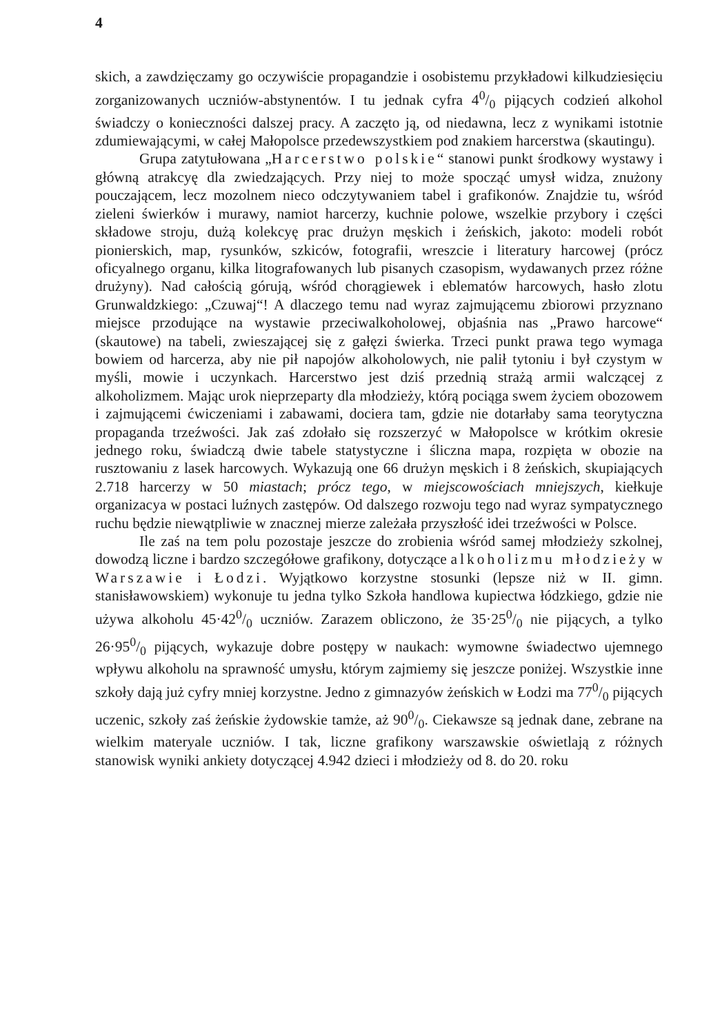4
skich, a zawdzięczamy go oczywiście propagandzie i osobistemu przykładowi kilkudziesięciu zorganizowanych uczniów-abstynentów. I tu jednak cyfra 40/0 pijących codzień alkohol świadczy o konieczności dalszej pracy. A zaczęto ją, od niedawna, lecz z wynikami istotnie zdumiewającymi, w całej Małopolsce przedewszystkiem pod znakiem harcerstwa (skautingu).
Grupa zatytułowana „Harcerstwo polskie“ stanowi punkt środkowy wystawy i główną atrakcyę dla zwiedzających. Przy niej to może spocząć umysł widza, znużony pouczającem, lecz mozolnem nieco odczytywaniem tabel i grafikonów. Znajdzie tu, wśród zieleni świerków i murawy, namiot harcerzy, kuchnie polowe, wszelkie przybory i części składowe stroju, dużą kolekcyę prac drużyn męskich i żeńskich, jakoto: modeli robót pionierskich, map, rysunków, szkiców, fotografii, wreszcie i literatury harcowej (prócz oficyalnego organu, kilka litografowanych lub pisanych czasopism, wydawanych przez różne drużyny). Nad całością górują, wśród chorągiewek i eblematów harcowych, hasło zlotu Grunwaldzkiego: „Czuwaj“! A dlaczego temu nad wyraz zajmującemu zbiorowi przyznano miejsce przodujące na wystawie przeciwalkoholowej, objaśnia nas „Prawo harcowe“ (skautowe) na tabeli, zwieszającej się z gałęzi świerka. Trzeci punkt prawa tego wymaga bowiem od harcerza, aby nie pił napojów alkoholowych, nie palił tytoniu i był czystym w myśli, mowie i uczynkach. Harcerstwo jest dziś przednią strażą armii walczącej z alkoholizmem. Mając urok nieprzeparty dla młodzieży, którą pociąga swem życiem obozowem i zajmującemi ćwiczeniami i zabawami, dociera tam, gdzie nie dotarłaby sama teorytyczna propaganda trzeźwości. Jak zaś zdołało się rozszerzyć w Małopolsce w krótkim okresie jednego roku, świadczą dwie tabele statystyczne i śliczna mapa, rozpięta w obozie na rusztowaniu z lasek harcowych. Wykazują one 66 drużyn męskich i 8 żeńskich, skupiających 2.718 harcerzy w 50 miastach; prócz tego, w miejscowościach mniejszych, kiełkuje organizacya w postaci luźnych zastępów. Od dalszego rozwoju tego nad wyraz sympatycznego ruchu będzie niewątpliwie w znacznej mierze zależała przyszłość idei trzeźwości w Polsce.
Ile zaś na tem polu pozostaje jeszcze do zrobienia wśród samej młodzieży szkolnej, dowodzą liczne i bardzo szczegółowe grafikony, dotyczące alkoholizmu młodzieży w Warszawie i Łodzi. Wyjątkowo korzystne stosunki (lepsze niż w II. gimn. stanisławowskiem) wykonuje tu jedna tylko Szkoła handlowa kupiectwa łódzkiego, gdzie nie używa alkoholu 45·420/0 uczniów. Zarazem obliczono, że 35·250/0 nie pijących, a tylko 26·950/0 pijących, wykazuje dobre postępy w naukach: wymowne świadectwo ujemnego wpływu alkoholu na sprawność umysłu, którym zajmiemy się jeszcze poniżej. Wszystkie inne szkoły dają już cyfry mniej korzystne. Jedno z gimnazyów żeńskich w Łodzi ma 770/0 pijących uczenic, szkoły zaś żeńskie żydowskie tamże, aż 900/0. Ciekawsze są jednak dane, zebrane na wielkim materyale uczniów. I tak, liczne grafikony warszawskie oświetlają z różnych stanowisk wyniki ankiety dotyczącej 4.942 dzieci i młodzieży od 8. do 20. roku